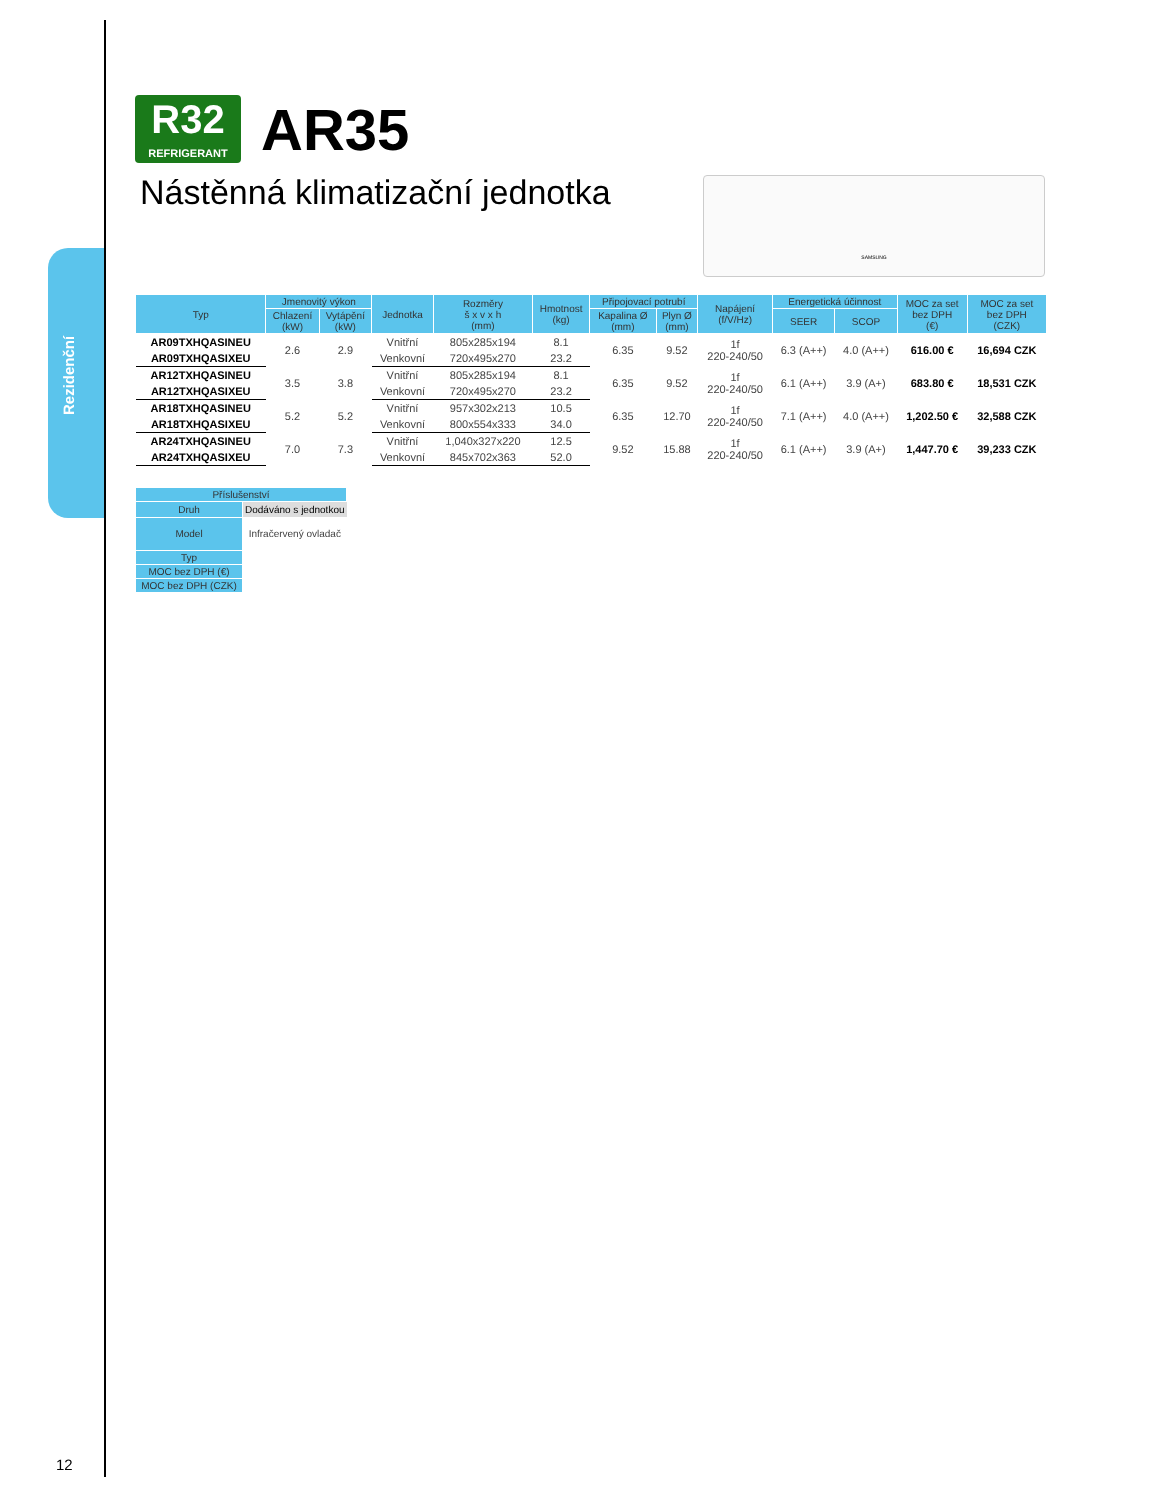Rezidenční
R32
REFRIGERANT
AR35
Nástěnná klimatizační jednotka
SAMSUNG
| Typ | Jmenovitý výkon | | Jednotka | Rozměry š x v x h (mm) | Hmotnost (kg) | Připojovací potrubí | | Napájení (f/V/Hz) | Energetická účinnost | | MOC za set bez DPH (€) | MOC za set bez DPH (CZK) |
| --- | --- | --- | --- | --- | --- | --- | --- | --- | --- | --- | --- | --- |
| | Chlazení (kW) | Vytápění (kW) | | | | Kapalina Ø (mm) | Plyn Ø (mm) | | SEER | SCOP | | |
| AR09TXHQASINEU | 2.6 | 2.9 | Vnitřní | 805x285x194 | 8.1 | 6.35 | 9.52 | 1f 220-240/50 | 6.3 (A++) | 4.0 (A++) | 616.00 € | 16,694 CZK |
| AR09TXHQASIXEU | | | Venkovní | 720x495x270 | 23.2 | | | | | | | |
| AR12TXHQASINEU | 3.5 | 3.8 | Vnitřní | 805x285x194 | 8.1 | 6.35 | 9.52 | 1f 220-240/50 | 6.1 (A++) | 3.9 (A+) | 683.80 € | 18,531 CZK |
| AR12TXHQASIXEU | | | Venkovní | 720x495x270 | 23.2 | | | | | | | |
| AR18TXHQASINEU | 5.2 | 5.2 | Vnitřní | 957x302x213 | 10.5 | 6.35 | 12.70 | 1f 220-240/50 | 7.1 (A++) | 4.0 (A++) | 1,202.50 € | 32,588 CZK |
| AR18TXHQASIXEU | | | Venkovní | 800x554x333 | 34.0 | | | | | | | |
| AR24TXHQASINEU | 7.0 | 7.3 | Vnitřní | 1,040x327x220 | 12.5 | 9.52 | 15.88 | 1f 220-240/50 | 6.1 (A++) | 3.9 (A+) | 1,447.70 € | 39,233 CZK |
| AR24TXHQASIXEU | | | Venkovní | 845x702x363 | 52.0 | | | | | | | |
| Příslušenství | |
| --- | --- |
| Druh | Dodáváno s jednotkou |
| Model | Infračervený ovladač |
| Typ | |
| MOC bez DPH (€) | |
| MOC bez DPH (CZK) | |
12